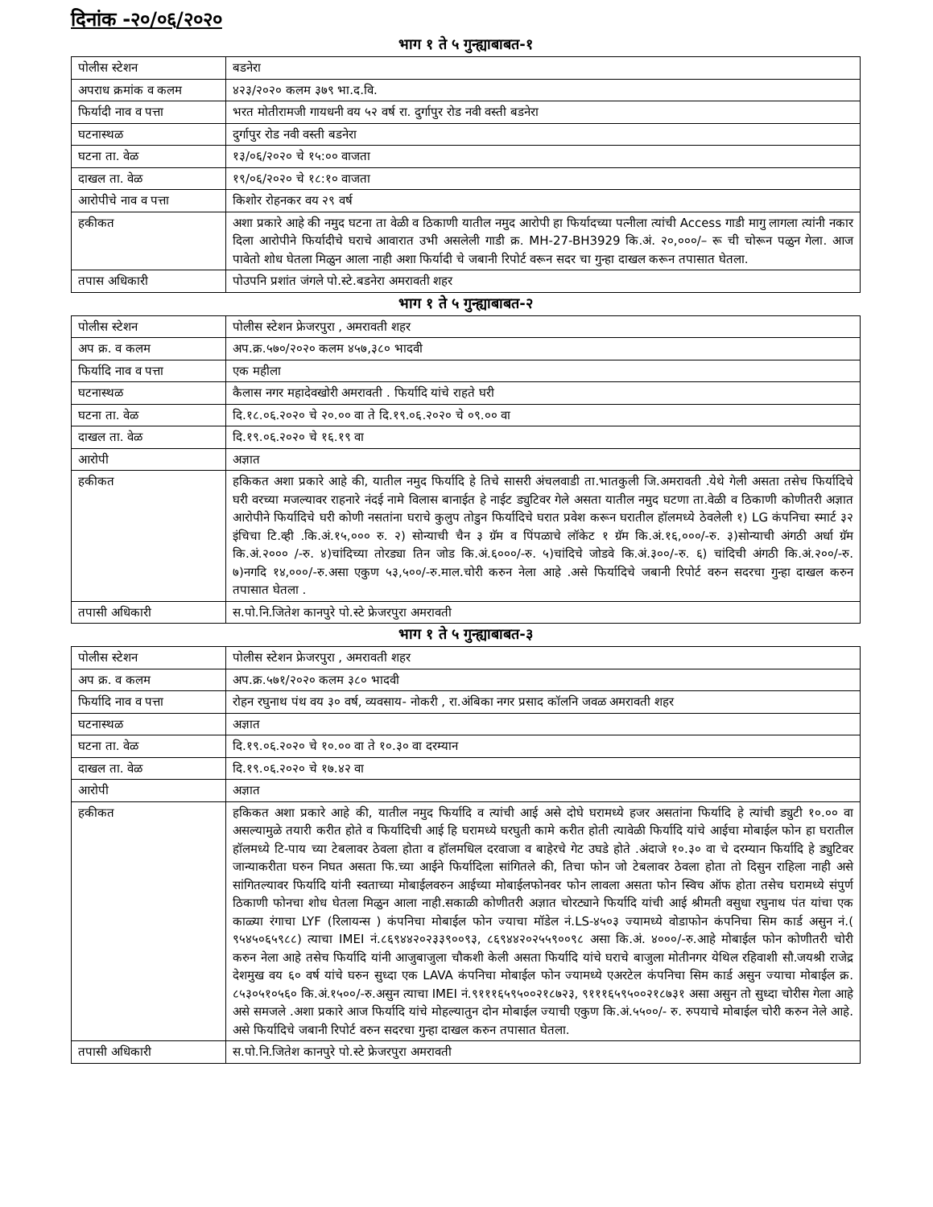दिनांक -२०/०६/२०२०
भाग १ ते ५ गुन्ह्याबाबत-१
| पोलीस स्टेशन | बडनेरा |
| अपराध क्रमांक व कलम | ४२३/२०२० कलम ३७९ भा.द.वि. |
| फिर्यादी नाव व पत्ता | भरत मोतीरामजी गायधनी वय ५२ वर्ष रा. दुर्गापुर रोड नवी वस्ती बडनेरा |
| घटनास्थळ | दुर्गापुर रोड नवी वस्ती बडनेरा |
| घटना ता. वेळ | १३/०६/२०२० चे १५:०० वाजता |
| दाखल ता. वेळ | १९/०६/२०२० चे १८:१० वाजता |
| आरोपीचे नाव व पत्ता | किशोर रोहनकर वय २९ वर्ष |
| हकीकत | अशा प्रकारे आहे की नमुद घटना ता वेळी व ठिकाणी यातील नमुद आरोपी हा फिर्यादच्या पत्नीला त्यांची Access गाडी मागु लागला त्यांनी नकार दिला आरोपीने फिर्यादीचे घराचे आवारात उभी असलेली गाडी क्र. MH-27-BH3929 कि.अं. २०,०००/– रू ची चोरून पळुन गेला. आज पावेतो शोध घेतला मिळुन आला नाही अशा फिर्यादी चे जबानी रिपोर्ट वरून सदर चा गुन्हा दाखल करून तपासात घेतला. |
| तपास अधिकारी | पोउपनि प्रशांत जंगले पो.स्टे.बडनेरा अमरावती शहर |
भाग १ ते ५ गुन्ह्याबाबत-२
| पोलीस स्टेशन | पोलीस स्टेशन फ्रेजरपुरा , अमरावती शहर |
| अप क्र. व कलम | अप.क्र.५७०/२०२० कलम ४५७,३८० भादवी |
| फिर्यादि नाव व पत्ता | एक महीला |
| घटनास्थळ | कैलास नगर महादेवखोरी अमरावती . फिर्यादि यांचे राहते घरी |
| घटना ता. वेळ | दि.१८.०६.२०२० चे २०.०० वा ते दि.१९.०६.२०२० चे ०९.०० वा |
| दाखल ता. वेळ | दि.१९.०६.२०२० चे १६.१९ वा |
| आरोपी | अज्ञात |
| हकीकत | हकिकत अशा प्रकारे आहे की, यातील नमुद फिर्यादि हे तिचे सासरी अंचलवाडी ता.भातकुली जि.अमरावती .येथे गेली असता तसेच फिर्यादिचे घरी वरच्या मजल्यावर राहनारे नंदई नामे विलास बानाईत हे नाईट ड्युटिवर गेले असता यातील नमुद घटणा ता.वेळी व ठिकाणी कोणीतरी अज्ञात आरोपीने फिर्यादिचे घरी कोणी नसतांना घराचे कुलुप तोडुन फिर्यादिचे घरात प्रवेश करून घरातील हॉलमध्ये ठेवलेली १) LG कंपनिचा स्मार्ट ३२ इंचिचा टि.व्ही .कि.अं.१५,००० रु. २) सोन्याची चैन ३ ग्रॅम व पिंपळाचे लॉकेट १ ग्रॅम कि.अं.१६,०००/-रु. ३)सोन्याची अंगठी अर्धा ग्रॅम कि.अं.२००० /-रु. ४)चांदिच्या तोरड्या तिन जोड कि.अं.६०००/-रु. ५)चांदिचे जोडवे कि.अं.३००/-रु. ६) चांदिची अंगठी कि.अं.२००/-रु. ७)नगदि १४,०००/-रु.असा एकुण ५३,५००/-रु.माल.चोरी करुन नेला आहे .असे फिर्यादिचे जबानी रिपोर्ट वरुन सदरचा गुन्हा दाखल करुन तपासात घेतला . |
| तपासी अधिकारी | स.पो.नि.जितेश कानपुरे पो.स्टे फ्रेजरपुरा अमरावती |
भाग १ ते ५ गुन्ह्याबाबत-३
| पोलीस स्टेशन | पोलीस स्टेशन फ्रेजरपुरा , अमरावती शहर |
| अप क्र. व कलम | अप.क्र.५७१/२०२० कलम ३८० भादवी |
| फिर्यादि नाव व पत्ता | रोहन रघुनाथ पंथ वय ३० वर्ष, व्यवसाय- नोकरी , रा.अंबिका नगर प्रसाद कॉलनि जवळ अमरावती शहर |
| घटनास्थळ | अज्ञात |
| घटना ता. वेळ | दि.१९.०६.२०२० चे १०.०० वा ते १०.३० वा दरम्यान |
| दाखल ता. वेळ | दि.१९.०६.२०२० चे १७.४२ वा |
| आरोपी | अज्ञात |
| हकीकत | हकिकत अशा प्रकारे आहे की, यातील नमुद फिर्यादि व त्यांची आई असे दोघे घरामध्ये हजर असतांना फिर्यादि हे त्यांची ड्युटी १०.०० वा असल्यामुळे तयारी करीत होते व फिर्यादिची आई हि घरामध्ये घरघुती कामे करीत होती त्यावेळी फिर्यादि यांचे आईचा मोबाईल फोन हा घरातील हॉलमध्ये टि-पाय च्या टेबलावर ठेवला होता व हॉलमधिल दरवाजा व बाहेरचे गेट उघडे होते .अंदाजे १०.३० वा चे दरम्यान फिर्यादि हे ड्युटिवर जान्याकरीता घरुन निघत असता फि.च्या आईने फिर्यादिला सांगितले की, तिचा फोन जो टेबलावर ठेवला होता तो दिसुन राहिला नाही असे सांगितल्यावर फिर्यादि यांनी स्वताच्या मोबाईलवरुन आईच्या मोबाईलफोनवर फोन लावला असता फोन स्विच ऑफ होता तसेच घरामध्ये संपुर्ण ठिकाणी फोनचा शोध घेतला मिळुन आला नाही.सकाळी कोणीतरी अज्ञात चोरट्याने फिर्यादि यांची आई श्रीमती वसुधा रघुनाथ पंत यांचा एक काळ्या रंगाचा LYF (रिलायन्स ) कंपनिचा मोबाईल फोन ज्याचा मॉडेल नं.LS-४५०३ ज्यामध्ये वोडाफोन कंपनिचा सिम कार्ड असुन नं.( ९५४५०६५९८८) त्याचा IMEI नं.८६९४४२०२३३९००९३, ८६९४४२०२५५९००९८ असा कि.अं. ४०००/-रु.आहे मोबाईल फोन कोणीतरी चोरी करुन नेला आहे तसेच फिर्यादि यांनी आजुबाजुला चौकशी केली असता फिर्यादि यांचे घराचे बाजुला मोतीनगर येथिल रहिवाशी सौ.जयश्री राजेद्र देशमुख वय ६० वर्ष यांचे घरुन सुध्दा एक LAVA कंपनिचा मोबाईल फोन ज्यामध्ये एअरटेल कंपनिचा सिम कार्ड असुन ज्याचा मोबाईल क्र. ८५३०५१०५६० कि.अं.१५००/-रु.असुन त्याचा IMEI नं.९१११६५९५००२१८७२३, ९१११६५९५००२१८७३१ असा असुन तो सुध्दा चोरीस गेला आहे असे समजले .अशा प्रकारे आज फिर्यादि यांचे मोहल्यातुन दोन मोबाईल ज्याची एकुण कि.अं.५५००/- रु. रुपयाचे मोबाईल चोरी करुन नेले आहे. असे फिर्यादिचे जबानी रिपोर्ट वरुन सदरचा गुन्हा दाखल करुन तपासात घेतला. |
| तपासी अधिकारी | स.पो.नि.जितेश कानपुरे पो.स्टे फ्रेजरपुरा अमरावती |